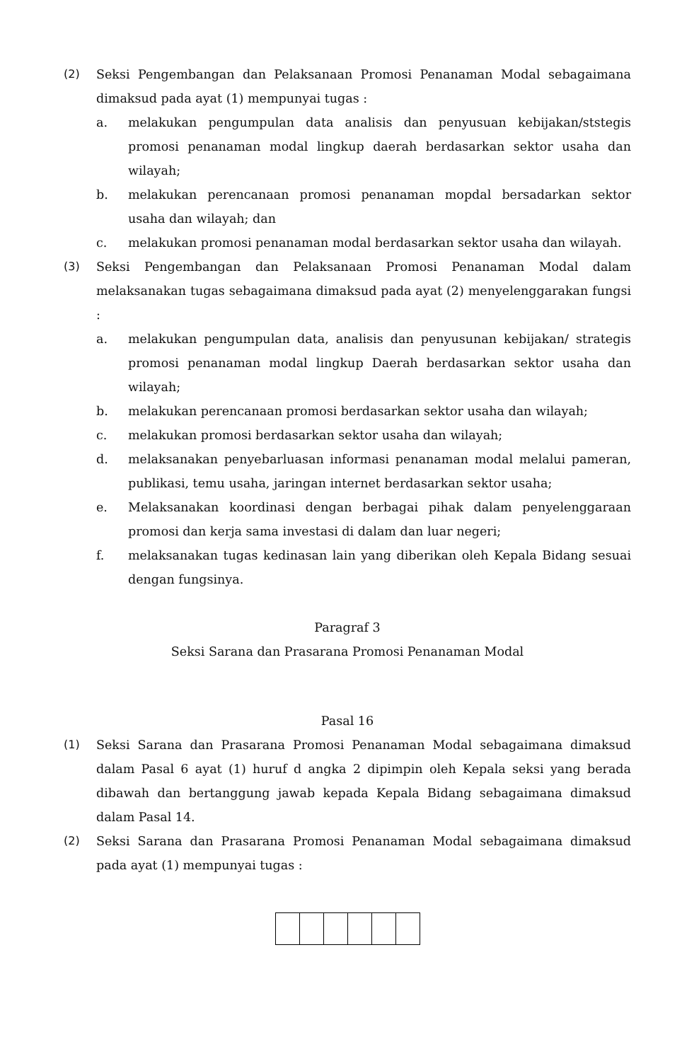(2) Seksi Pengembangan dan Pelaksanaan Promosi Penanaman Modal sebagaimana dimaksud pada ayat (1) mempunyai tugas :
a. melakukan pengumpulan data analisis dan penyusuan kebijakan/ststegis promosi penanaman modal lingkup daerah berdasarkan sektor usaha dan wilayah;
b. melakukan perencanaan promosi penanaman mopdal bersadarkan sektor usaha dan wilayah; dan
c. melakukan promosi penanaman modal berdasarkan sektor usaha dan wilayah.
(3) Seksi Pengembangan dan Pelaksanaan Promosi Penanaman Modal dalam melaksanakan tugas sebagaimana dimaksud pada ayat (2) menyelenggarakan fungsi :
a. melakukan pengumpulan data, analisis dan penyusunan kebijakan/ strategis promosi penanaman modal lingkup Daerah berdasarkan sektor usaha dan wilayah;
b. melakukan perencanaan promosi berdasarkan sektor usaha dan wilayah;
c. melakukan promosi berdasarkan sektor usaha dan wilayah;
d. melaksanakan penyebarluasan informasi penanaman modal melalui pameran, publikasi, temu usaha, jaringan internet berdasarkan sektor usaha;
e. Melaksanakan koordinasi dengan berbagai pihak dalam penyelenggaraan promosi dan kerja sama investasi di dalam dan luar negeri;
f. melaksanakan tugas kedinasan lain yang diberikan oleh Kepala Bidang sesuai dengan fungsinya.
Paragraf 3
Seksi Sarana dan Prasarana Promosi Penanaman Modal
Pasal 16
(1) Seksi Sarana dan Prasarana Promosi Penanaman Modal sebagaimana dimaksud dalam Pasal 6 ayat (1) huruf d angka 2 dipimpin oleh Kepala seksi yang berada dibawah dan bertanggung jawab kepada Kepala Bidang sebagaimana dimaksud dalam Pasal 14.
(2) Seksi Sarana dan Prasarana Promosi Penanaman Modal sebagaimana dimaksud pada ayat (1) mempunyai tugas :